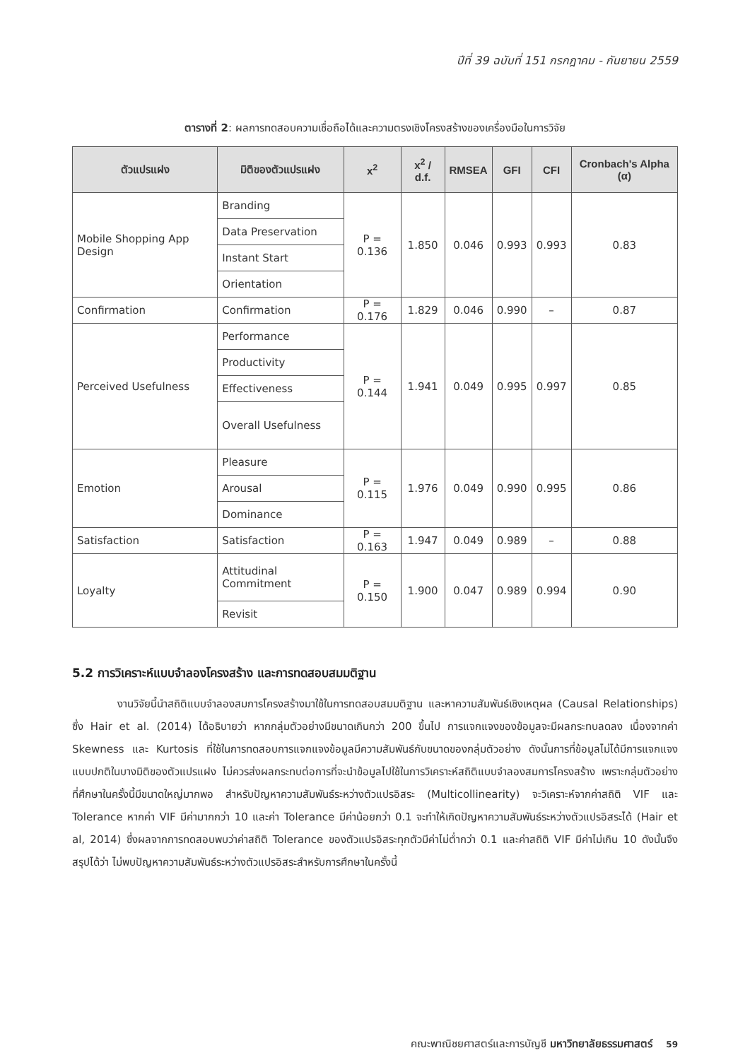ปีที่ 39 ฉบับที่ 151 กรกฎาคม - กันยายน 2559
ตารางที่ 2: ผลการทดสอบความเชื่อถือได้และความตรงเชิงโครงสร้างของเครื่องมือในการวิจัย
| ตัวแปรแฝง | มิติของตัวแปรแฝง | x<sup>2</sup> | x<sup>2</sup> / d.f. | RMSEA | GFI | CFI | Cronbach's Alpha (α) |
| --- | --- | --- | --- | --- | --- | --- | --- |
| Mobile Shopping App Design | Branding | P = 0.136 | 1.850 | 0.046 | 0.993 | 0.993 | 0.83 |
| | Data Preservation | | | | | | |
| | Instant Start | | | | | | |
| | Orientation | | | | | | |
| Confirmation | Confirmation | P = 0.176 | 1.829 | 0.046 | 0.990 | – | 0.87 |
| Perceived Usefulness | Performance | P = 0.144 | 1.941 | 0.049 | 0.995 | 0.997 | 0.85 |
| | Productivity | | | | | | |
| | Effectiveness | | | | | | |
| | Overall Usefulness | | | | | | |
| Emotion | Pleasure | P = 0.115 | 1.976 | 0.049 | 0.990 | 0.995 | 0.86 |
| | Arousal | | | | | | |
| | Dominance | | | | | | |
| Satisfaction | Satisfaction | P = 0.163 | 1.947 | 0.049 | 0.989 | – | 0.88 |
| Loyalty | Attitudinal Commitment | P = 0.150 | 1.900 | 0.047 | 0.989 | 0.994 | 0.90 |
| | Revisit | | | | | | |
5.2 การวิเคราะห์แบบจำลองโครงสร้าง และการทดสอบสมมติฐาน
งานวิจัยนี้นำสถิติแบบจำลองสมการโครงสร้างมาใช้ในการทดสอบสมมติฐาน และหาความสัมพันธ์เชิงเหตุผล (Causal Relationships) ซึ่ง Hair et al. (2014) ได้อธิบายว่า หากกลุ่มตัวอย่างมีขนาดเกินกว่า 200 ขึ้นไป การแจกแจงของข้อมูลจะมีผลกระทบลดลง เนื่องจากค่า Skewness และ Kurtosis ที่ใช้ในการทดสอบการแจกแจงข้อมูลมีความสัมพันธ์กับขนาดของกลุ่มตัวอย่าง ดังนั้นการที่ข้อมูลไม่ได้มีการแจกแจงแบบปกติในบางมิติของตัวแปรแฝง ไม่ควรส่งผลกระทบต่อการที่จะนำข้อมูลไปใช้ในการวิเคราะห์สถิติแบบจำลองสมการโครงสร้าง เพราะกลุ่มตัวอย่างที่ศึกษาในครั้งนี้มีขนาดใหญ่มากพอ สำหรับปัญหาความสัมพันธ์ระหว่างตัวแปรอิสระ (Multicollinearity) จะวิเคราะห์จากค่าสถิติ VIF และ Tolerance หากค่า VIF มีค่ามากกว่า 10 และค่า Tolerance มีค่าน้อยกว่า 0.1 จะทำให้เกิดปัญหาความสัมพันธ์ระหว่างตัวแปรอิสระได้ (Hair et al, 2014) ซึ่งผลจากการทดสอบพบว่าค่าสถิติ Tolerance ของตัวแปรอิสระทุกตัวมีค่าไม่ต่ำกว่า 0.1 และค่าสถิติ VIF มีค่าไม่เกิน 10 ดังนั้นจึงสรุปได้ว่า ไม่พบปัญหาความสัมพันธ์ระหว่างตัวแปรอิสระสำหรับการศึกษาในครั้งนี้
คณะพาณิชยศาสตร์และการบัญชี มหาวิทยาลัยธรรมศาสตร์ 59